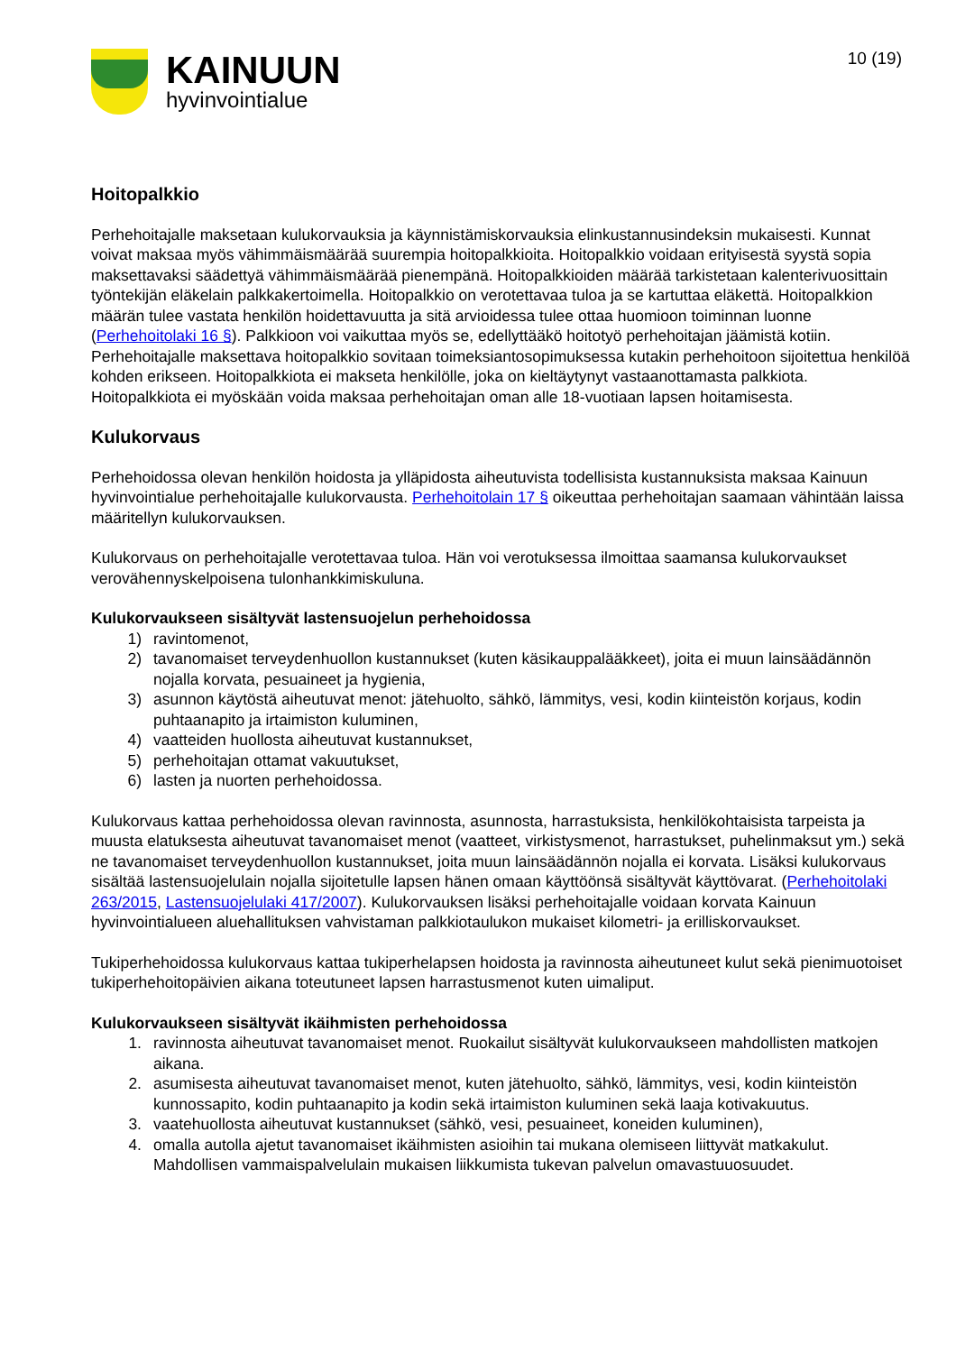KAINUUN
hyvinvointialue
10 (19)
Hoitopalkkio
Perhehoitajalle maksetaan kulukorvauksia ja käynnistämiskorvauksia elinkustannusindeksin mukaisesti. Kunnat voivat maksaa myös vähimmäismäärää suurempia hoitopalkkioita. Hoitopalkkio voidaan erityisestä syystä sopia maksettavaksi säädettyä vähimmäismäärää pienempänä. Hoitopalkkioiden määrää tarkistetaan kalenterivuosittain työntekijän eläkelain palkkakertoimella. Hoitopalkkio on verotettavaa tuloa ja se kartuttaa eläkettä. Hoitopalkkion määrän tulee vastata henkilön hoidettavuutta ja sitä arvioidessa tulee ottaa huomioon toiminnan luonne (Perhehoitolaki 16 §). Palkkioon voi vaikuttaa myös se, edellyttääkö hoitotyö perhehoitajan jäämistä kotiin. Perhehoitajalle maksettava hoitopalkkio sovitaan toimeksiantosopimuksessa kutakin perhehoitoon sijoitettua henkilöä kohden erikseen. Hoitopalkkiota ei makseta henkilölle, joka on kieltäytynyt vastaanottamasta palkkiota. Hoitopalkkiota ei myöskään voida maksaa perhehoitajan oman alle 18-vuotiaan lapsen hoitamisesta.
Kulukorvaus
Perhehoidossa olevan henkilön hoidosta ja ylläpidosta aiheutuvista todellisista kustannuksista maksaa Kainuun hyvinvointialue perhehoitajalle kulukorvausta. Perhehoitolain 17 § oikeuttaa perhehoitajan saamaan vähintään laissa määritellyn kulukorvauksen.
Kulukorvaus on perhehoitajalle verotettavaa tuloa. Hän voi verotuksessa ilmoittaa saamansa kulukorvaukset verovähennyskelpoisena tulonhankkimiskuluna.
Kulukorvaukseen sisältyvät lastensuojelun perhehoidossa
1) ravintomenot,
2) tavanomaiset terveydenhuollon kustannukset (kuten käsikauppalääkkeet), joita ei muun lainsäädännön nojalla korvata, pesuaineet ja hygienia,
3) asunnon käytöstä aiheutuvat menot: jätehuolto, sähkö, lämmitys, vesi, kodin kiinteistön korjaus, kodin puhtaanapito ja irtaimiston kuluminen,
4) vaatteiden huollosta aiheutuvat kustannukset,
5) perhehoitajan ottamat vakuutukset,
6) lasten ja nuorten perhehoidossa.
Kulukorvaus kattaa perhehoidossa olevan ravinnosta, asunnosta, harrastuksista, henkilökohtaisista tarpeista ja muusta elatuksesta aiheutuvat tavanomaiset menot (vaatteet, virkistysmenot, harrastukset, puhelinmaksut ym.) sekä ne tavanomaiset terveydenhuollon kustannukset, joita muun lainsäädännön nojalla ei korvata. Lisäksi kulukorvaus sisältää lastensuojelulain nojalla sijoitetulle lapsen hänen omaan käyttöönsä sisältyvät käyttövarat. (Perhehoitolaki 263/2015, Lastensuojelulaki 417/2007). Kulukorvauksen lisäksi perhehoitajalle voidaan korvata Kainuun hyvinvointialueen aluehallituksen vahvistaman palkkiotaulukon mukaiset kilometri- ja erilliskorvaukset.
Tukiperhehoidossa kulukorvaus kattaa tukiperhelapsen hoidosta ja ravinnosta aiheutuneet kulut sekä pienimuotoiset tukiperhehoitopäivien aikana toteutuneet lapsen harrastusmenot kuten uimaliput.
Kulukorvaukseen sisältyvät ikäihmisten perhehoidossa
1. ravinnosta aiheutuvat tavanomaiset menot. Ruokailut sisältyvät kulukorvaukseen mahdollisten matkojen aikana.
2. asumisesta aiheutuvat tavanomaiset menot, kuten jätehuolto, sähkö, lämmitys, vesi, kodin kiinteistön kunnossapito, kodin puhtaanapito ja kodin sekä irtaimiston kuluminen sekä laaja kotivakuutus.
3. vaatehuollosta aiheutuvat kustannukset (sähkö, vesi, pesuaineet, koneiden kuluminen),
4. omalla autolla ajetut tavanomaiset ikäihmisten asioihin tai mukana olemiseen liittyvät matkakulut. Mahdollisen vammaispalvelulain mukaisen liikkumista tukevan palvelun omavastuuosuudet.